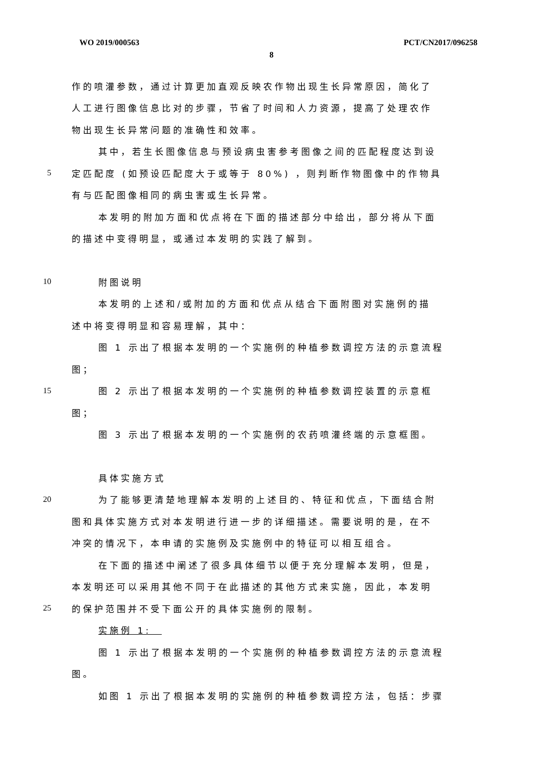WO 2019/000563 PCT/CN2017/096258
8
作的喷灌参数，通过计算更加直观反映农作物出现生长异常原因，简化了
人工进行图像信息比对的步骤，节省了时间和人力资源，提高了处理农作
物出现生长异常问题的准确性和效率。
其中，若生长图像信息与预设病虫害参考图像之间的匹配程度达到设
5 定匹配度 (如预设匹配度大于或等于 80%) ，则判断作物图像中的作物具
有与匹配图像相同的病虫害或生长异常。
本发明的附加方面和优点将在下面的描述部分中给出，部分将从下面
的描述中变得明显，或通过本发明的实践了解到。
10 附图说明
本发明的上述和/或附加的方面和优点从结合下面附图对实施例的描
述中将变得明显和容易理解，其中：
图 1 示出了根据本发明的一个实施例的种植参数调控方法的示意流程
图；
15 图 2 示出了根据本发明的一个实施例的种植参数调控装置的示意框
图；
图 3 示出了根据本发明的一个实施例的农药喷灌终端的示意框图。
具体实施方式
20 为了能够更清楚地理解本发明的上述目的、特征和优点，下面结合附
图和具体实施方式对本发明进行进一步的详细描述。需要说明的是，在不
冲突的情况下，本申请的实施例及实施例中的特征可以相互组合。
在下面的描述中阐述了很多具体细节以便于充分理解本发明，但是，
本发明还可以采用其他不同于在此描述的其他方式来实施，因此，本发明
25 的保护范围并不受下面公开的具体实施例的限制。
实施例 1:
图 1 示出了根据本发明的一个实施例的种植参数调控方法的示意流程
图。
如图 1 示出了根据本发明的实施例的种植参数调控方法，包括：步骤